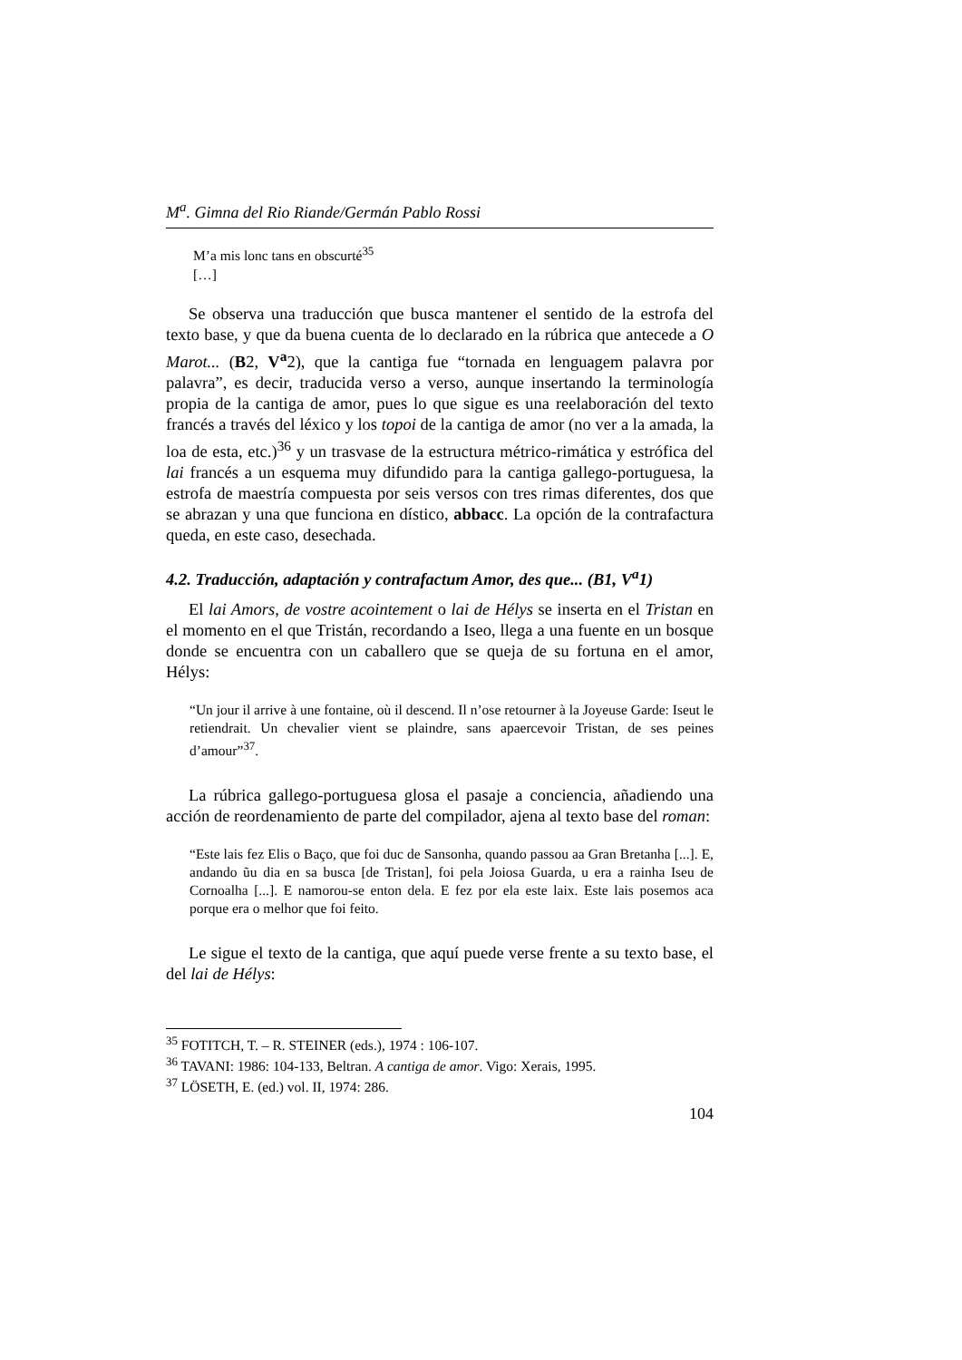M<sup>a</sup>. Gimna del Rio Riande/Germán Pablo Rossi
M’a mis lonc tans en obscurté<sup>35</sup>
[…]
Se observa una traducción que busca mantener el sentido de la estrofa del texto base, y que da buena cuenta de lo declarado en la rúbrica que antecede a O Marot... (B2, V<sup>a</sup>2), que la cantiga fue “tornada en lenguagem palavra por palavra”, es decir, traducida verso a verso, aunque insertando la terminología propia de la cantiga de amor, pues lo que sigue es una reelaboración del texto francés a través del léxico y los topoi de la cantiga de amor (no ver a la amada, la loa de esta, etc.)<sup>36</sup> y un trasvase de la estructura métrico-rimática y estrófica del lai francés a un esquema muy difundido para la cantiga gallego-portuguesa, la estrofa de maestría compuesta por seis versos con tres rimas diferentes, dos que se abrazan y una que funciona en dístico, abbacc. La opción de la contrafactura queda, en este caso, desechada.
4.2. Traducción, adaptación y contrafactum Amor, des que... (B1, V<sup>a</sup>1)
El lai Amors, de vostre acointement o lai de Hélys se inserta en el Tristan en el momento en el que Tristán, recordando a Iseo, llega a una fuente en un bosque donde se encuentra con un caballero que se queja de su fortuna en el amor, Hélys:
“Un jour il arrive à une fontaine, où il descend. Il n’ose retourner à la Joyeuse Garde: Iseut le retiendrait. Un chevalier vient se plaindre, sans apaercevoir Tristan, de ses peines d’amour”<sup>37</sup>.
La rúbrica gallego-portuguesa glosa el pasaje a conciencia, añadiendo una acción de reordenamiento de parte del compilador, ajena al texto base del roman:
“Este lais fez Elis o Baço, que foi duc de Sansonha, quando passou aa Gran Bretanha [...]. E, andando ũu dia en sa busca [de Tristan], foi pela Joiosa Guarda, u era a rainha Iseu de Cornoalha [...]. E namorou-se enton dela. E fez por ela este laix. Este lais posemos aca porque era o melhor que foi feito.
Le sigue el texto de la cantiga, que aquí puede verse frente a su texto base, el del lai de Hélys:
<sup>35</sup> FOTITCH, T. – R. STEINER (eds.), 1974 : 106-107.
<sup>36</sup> TAVANI: 1986: 104-133, Beltran. A cantiga de amor. Vigo: Xerais, 1995.
<sup>37</sup> LÖSETH, E. (ed.) vol. II, 1974: 286.
104